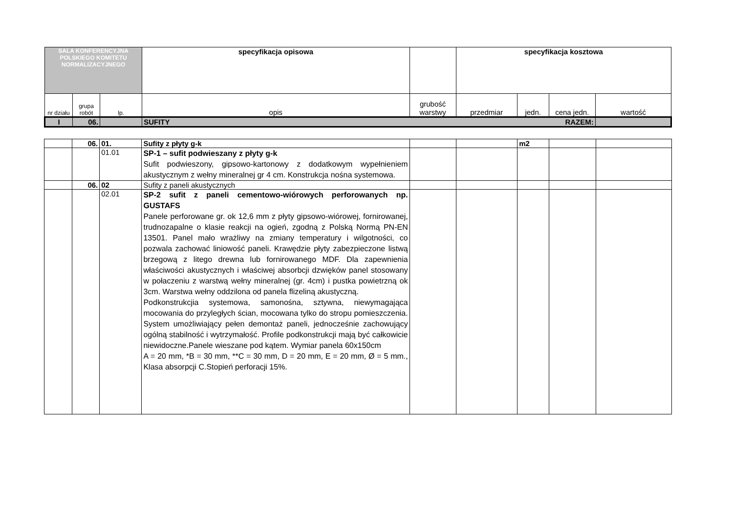| SALA KONFERENCYJNA POLSKIEGO KOMITETU NORMALIZACYJNEGO | | | specyfikacja opisowa | | specyfikacja kosztowa | | | |
| nr działu | grupa robót | lp. | opis | grubość warstwy | przedmiar | jedn. | cena jedn. | wartość |
| I | 06. | | SUFITY RAZEM: | | | | | |
| | 06. | 01. | Sufity z płyty g-k | | | m2 | | |
| | | 01.01 | SP-1 – sufit podwieszany z płyty g-k Sufit podwieszony, gipsowo-kartonowy z dodatkowym wypełnieniem akustycznym z wełny mineralnej gr 4 cm. Konstrukcja nośna systemowa. | | | | | |
| | 06. | 02 | Sufity z paneli akustycznych | | | | | |
| | | 02.01 | SP-2 sufit z paneli cementowo-wiórowych perforowanych np. GUSTAFS Panele perforowane gr. ok 12,6 mm z płyty gipsowo-wiórowej, fornirowanej, trudnozapalne o klasie reakcji na ogień, zgodną z Polską Normą PN-EN 13501. Panel mało wrażliwy na zmiany temperatury i wilgotności, co pozwala zachować liniowość paneli. Krawędzie płyty zabezpieczone listwą brzegową z litego drewna lub fornirowanego MDF. Dla zapewnienia właściwości akustycznych i właściwej absorbcji dzwięków panel stosowany w połaczeniu z warstwą wełny mineralnej (gr. 4cm) i pustka powietrzną ok 3cm. Warstwa wełny oddzilona od panela flizeliną akustyczną. Podkonstrukcjia systemowa, samonośna, sztywna, niewymagająca mocowania do przyległych ścian, mocowana tylko do stropu pomieszczenia. System umożliwiający pełen demontaż paneli, jednocześnie zachowujący ogólną stabilność i wytrzymałość. Profile podkonstrukcji mają być całkowicie niewidoczne.Panele wieszane pod kątem. Wymiar panela 60x150cm A = 20 mm, *B = 30 mm, **C = 30 mm, D = 20 mm, E = 20 mm, Ø = 5 mm., Klasa absorpcji C.Stopień perforacji 15%. | | | | | |